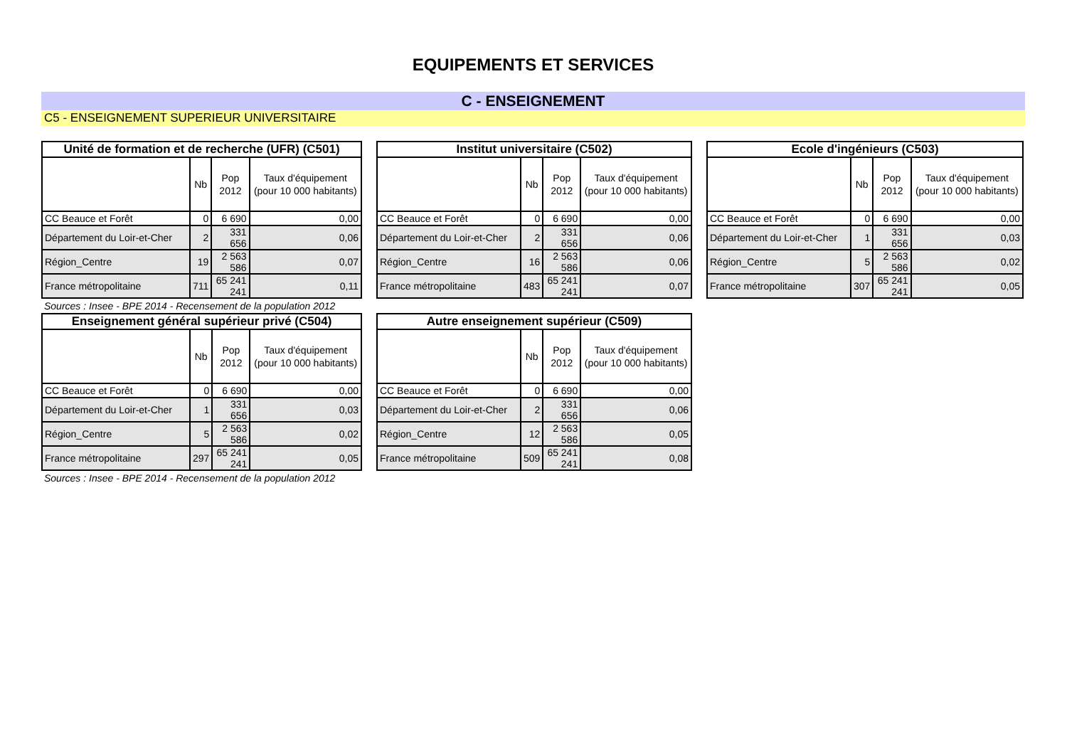EQUIPEMENTS ET SERVICES
C - ENSEIGNEMENT
C5 - ENSEIGNEMENT SUPERIEUR UNIVERSITAIRE
| Unité de formation et de recherche (UFR) (C501) | | | |
| --- | --- | --- | --- |
| | Nb | Pop 2012 | Taux d'équipement (pour 10 000 habitants) |
| CC Beauce et Forêt | 0 | 6 690 | 0,00 |
| Département du Loir-et-Cher | 2 | 331 656 | 0,06 |
| Région_Centre | 19 | 2 563 586 | 0,07 |
| France métropolitaine | 711 | 65 241 241 | 0,11 |
Sources : Insee - BPE 2014 - Recensement de la population 2012
| Institut universitaire (C502) | | | |
| --- | --- | --- | --- |
| | Nb | Pop 2012 | Taux d'équipement (pour 10 000 habitants) |
| CC Beauce et Forêt | 0 | 6 690 | 0,00 |
| Département du Loir-et-Cher | 2 | 331 656 | 0,06 |
| Région_Centre | 16 | 2 563 586 | 0,06 |
| France métropolitaine | 483 | 65 241 241 | 0,07 |
| Ecole d'ingénieurs (C503) | | | |
| --- | --- | --- | --- |
| | Nb | Pop 2012 | Taux d'équipement (pour 10 000 habitants) |
| CC Beauce et Forêt | 0 | 6 690 | 0,00 |
| Département du Loir-et-Cher | 1 | 331 656 | 0,03 |
| Région_Centre | 5 | 2 563 586 | 0,02 |
| France métropolitaine | 307 | 65 241 241 | 0,05 |
| Enseignement général supérieur privé (C504) | | | |
| --- | --- | --- | --- |
| | Nb | Pop 2012 | Taux d'équipement (pour 10 000 habitants) |
| CC Beauce et Forêt | 0 | 6 690 | 0,00 |
| Département du Loir-et-Cher | 1 | 331 656 | 0,03 |
| Région_Centre | 5 | 2 563 586 | 0,02 |
| France métropolitaine | 297 | 65 241 241 | 0,05 |
Sources : Insee - BPE 2014 - Recensement de la population 2012
| Autre enseignement supérieur (C509) | | | |
| --- | --- | --- | --- |
| | Nb | Pop 2012 | Taux d'équipement (pour 10 000 habitants) |
| CC Beauce et Forêt | 0 | 6 690 | 0,00 |
| Département du Loir-et-Cher | 2 | 331 656 | 0,06 |
| Région_Centre | 12 | 2 563 586 | 0,05 |
| France métropolitaine | 509 | 65 241 241 | 0,08 |